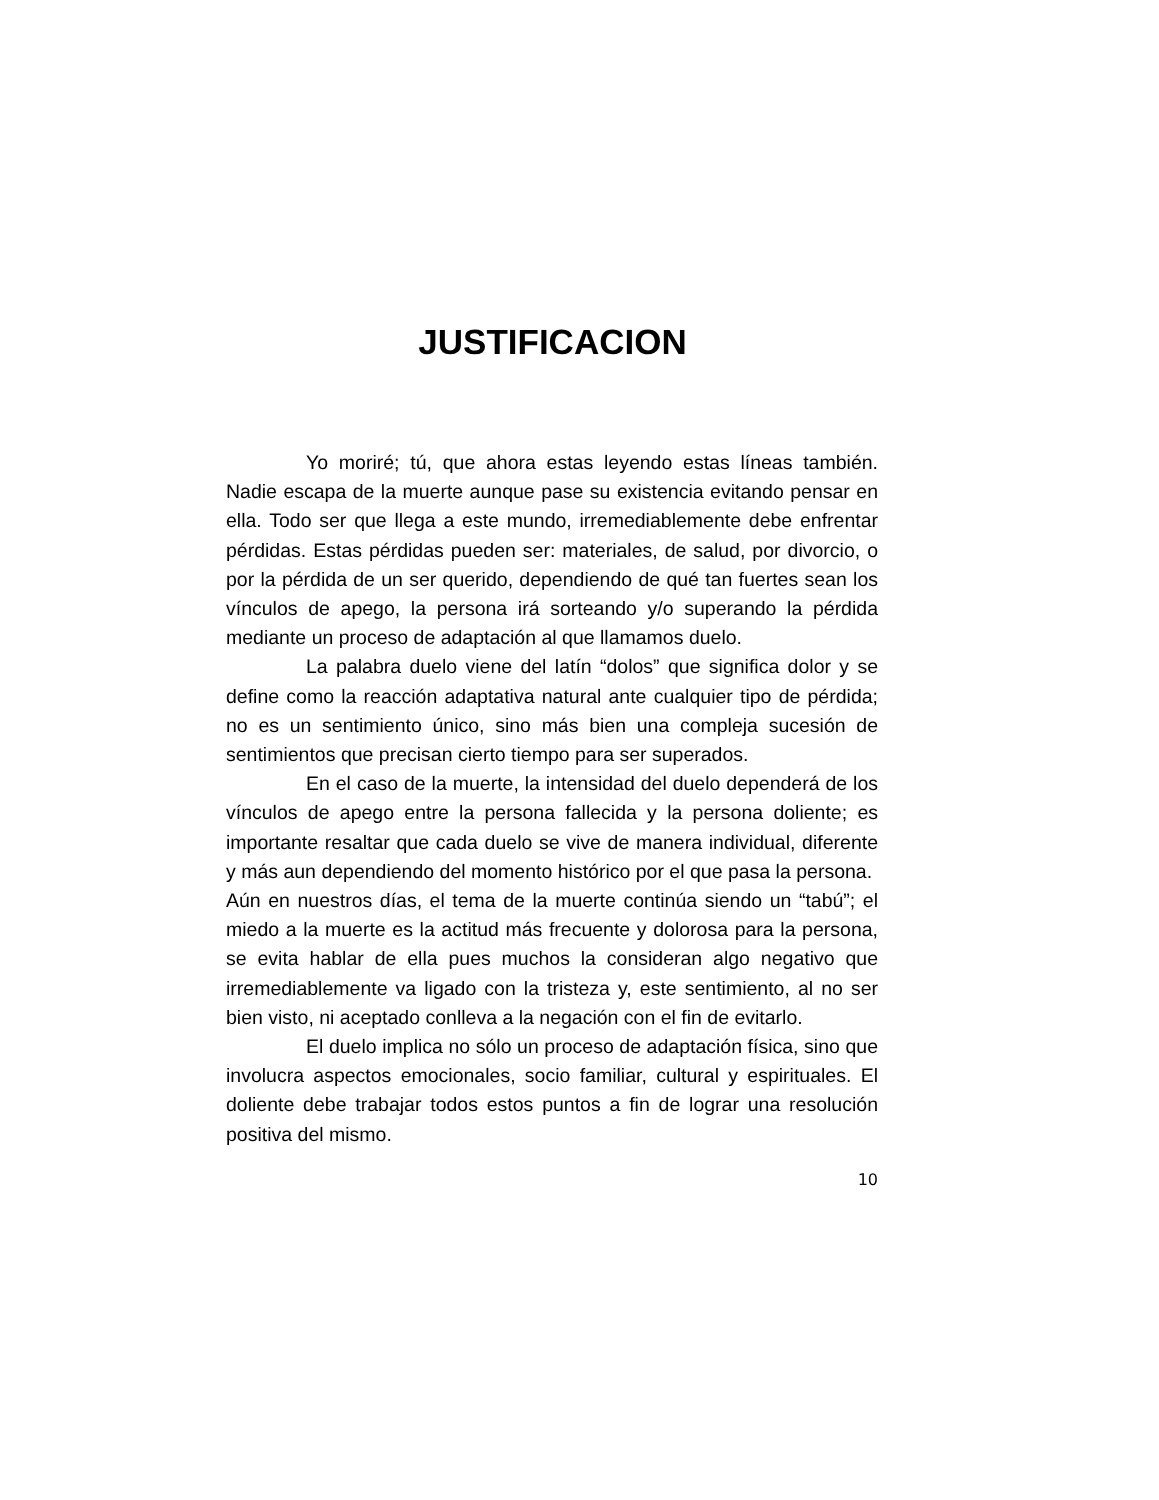JUSTIFICACION
Yo moriré; tú, que ahora estas leyendo estas líneas también. Nadie escapa de la muerte aunque pase su existencia evitando pensar en ella. Todo ser que llega a este mundo, irremediablemente debe enfrentar pérdidas. Estas pérdidas pueden ser: materiales, de salud, por divorcio, o por la pérdida de un ser querido, dependiendo de qué tan fuertes sean los vínculos de apego, la persona irá sorteando y/o superando la pérdida mediante un proceso de adaptación al que llamamos duelo.
La palabra duelo viene del latín “dolos” que significa dolor y se define como la reacción adaptativa natural ante cualquier tipo de pérdida; no es un sentimiento único, sino más bien una compleja sucesión de sentimientos que precisan cierto tiempo para ser superados.
En el caso de la muerte, la intensidad del duelo dependerá de los vínculos de apego entre la persona fallecida y la persona doliente; es importante resaltar que cada duelo se vive de manera individual, diferente y más aun dependiendo del momento histórico por el que pasa la persona.
Aún en nuestros días, el tema de la muerte continúa siendo un “tabú”; el miedo a la muerte es la actitud más frecuente y dolorosa para la persona, se evita hablar de ella pues muchos la consideran algo negativo que irremediablemente va ligado con la tristeza y, este sentimiento, al no ser bien visto, ni aceptado conlleva a la negación con el fin de evitarlo.
El duelo implica no sólo un proceso de adaptación física, sino que involucra aspectos emocionales, socio familiar, cultural y espirituales. El doliente debe trabajar todos estos puntos a fin de lograr una resolución positiva del mismo.
10